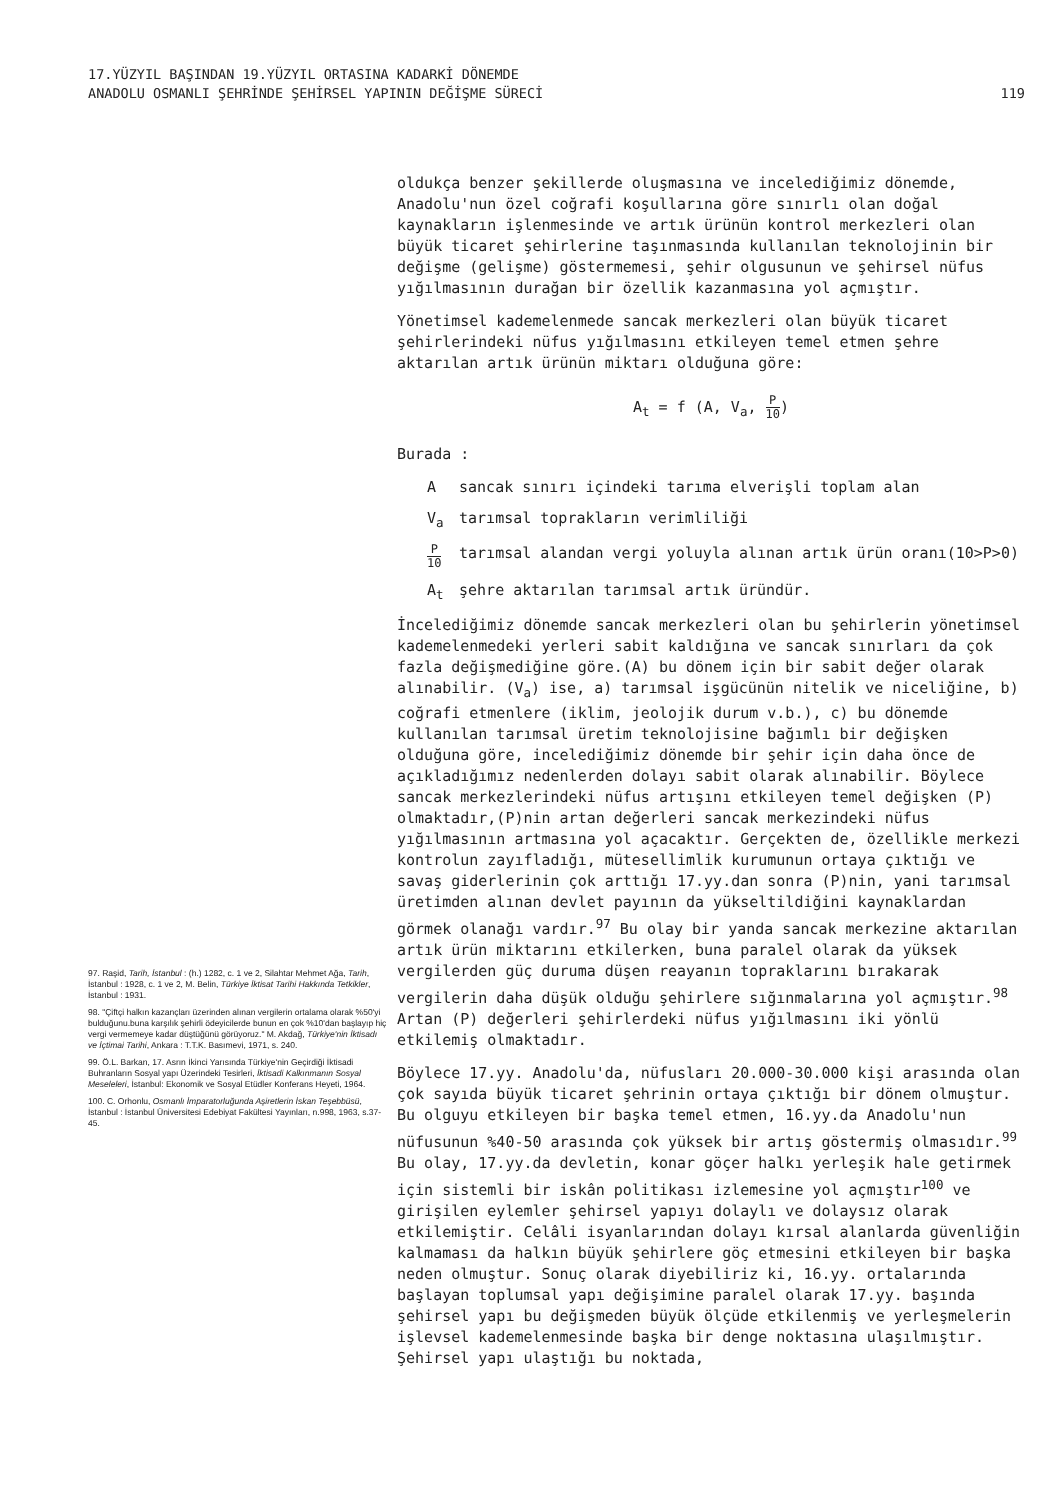17.YÜZYIL BAŞINDAN 19.YÜZYIL ORTASINA KADARKİ DÖNEMDE
ANADOLU OSMANLI ŞEHRİNDE ŞEHİRSEL YAPININ DEĞİŞME SÜRECİ
119
97. Raşid, Tarih, İstanbul : (h.) 1282, c. 1 ve 2, Silahtar Mehmet Ağa, Tarih, İstanbul : 1928, c. 1 ve 2, M. Belin, Türkiye İktisat Tarihi Hakkında Tetkikler, İstanbul : 1931.
98. "Çiftçi halkın kazançları üzerinden alınan vergilerin ortalama olarak %50'yi bulduğunu.buna karşılık şehirli ödeyicilerde bunun en çok %10'dan başlayıp hiç vergi vermemeye kadar düştüğünü görüyoruz." M. Akdağ, Türkiye'nin İktisadı ve İçtimai Tarihi, Ankara : T.T.K. Basımevi, 1971, s. 240.
99. Ö.L. Barkan, 17. Asrın İkinci Yarısında Türkiye'nin Geçirdiği İktisadi Buhranların Sosyal yapı Üzerindeki Tesirleri, İktisadi Kalkınmanın Sosyal Meseleleri, İstanbul: Ekonomik ve Sosyal Etüdler Konferans Heyeti, 1964.
100. C. Orhonlu, Osmanlı İmparatorluğunda Aşiretlerin İskan Teşebbüsü, İstanbul : İstanbul Üniversitesi Edebiyat Fakültesi Yayınları, n.998, 1963, s.37-45.
oldukça benzer şekillerde oluşmasına ve incelediğimiz dönemde, Anadolu'nun özel coğrafi koşullarına göre sınırlı olan doğal kaynakların işlenmesinde ve artık ürünün kontrol merkezleri olan büyük ticaret şehirlerine taşınmasında kullanılan teknolojinin bir değişme (gelişme) göstermemesi, şehir olgusunun ve şehirsel nüfus yığılmasının durağan bir özellik kazanmasına yol açmıştır.
Yönetimsel kademelenmede sancak merkezleri olan büyük ticaret şehirlerindeki nüfus yığılmasını etkileyen temel etmen şehre aktarılan artık ürünün miktarı olduğuna göre:
A<sub>t</sub> = f (A, V<sub>a</sub>, P 10)
Burada :
Asancak sınırı içindeki tarıma elverişli toplam alan
V<sub>a</sub> tarımsal toprakların verimliliği
P 10 tarımsal alandan vergi yoluyla alınan artık ürün oranı(10>P>0)
A<sub>t</sub> şehre aktarılan tarımsal artık üründür.
İncelediğimiz dönemde sancak merkezleri olan bu şehirlerin yönetimsel kademelenmedeki yerleri sabit kaldığına ve sancak sınırları da çok fazla değişmediğine göre.(A) bu dönem için bir sabit değer olarak alınabilir. (V<sub>a</sub>) ise, a) tarımsal işgücünün nitelik ve niceliğine, b) coğrafi etmenlere (iklim, jeolojik durum v.b.), c) bu dönemde kullanılan tarımsal üretim teknolojisine bağımlı bir değişken olduğuna göre, incelediğimiz dönemde bir şehir için daha önce de açıkladığımız nedenlerden dolayı sabit olarak alınabilir. Böylece sancak merkezlerindeki nüfus artışını etkileyen temel değişken (P) olmaktadır,(P)nin artan değerleri sancak merkezindeki nüfus yığılmasının artmasına yol açacaktır. Gerçekten de, özellikle merkezi kontrolun zayıfladığı, mütesellimlik kurumunun ortaya çıktığı ve savaş giderlerinin çok arttığı 17.yy.dan sonra (P)nin, yani tarımsal üretimden alınan devlet payının da yükseltildiğini kaynaklardan görmek olanağı vardır.<sup>97</sup> Bu olay bir yanda sancak merkezine aktarılan artık ürün miktarını etkilerken, buna paralel olarak da yüksek vergilerden güç duruma düşen reayanın topraklarını bırakarak vergilerin daha düşük olduğu şehirlere sığınmalarına yol açmıştır.<sup>98</sup> Artan (P) değerleri şehirlerdeki nüfus yığılmasını iki yönlü etkilemiş olmaktadır.
Böylece 17.yy. Anadolu'da, nüfusları 20.000-30.000 kişi arasında olan çok sayıda büyük ticaret şehrinin ortaya çıktığı bir dönem olmuştur. Bu olguyu etkileyen bir başka temel etmen, 16.yy.da Anadolu'nun nüfusunun %40-50 arasında çok yüksek bir artış göstermiş olmasıdır.<sup>99</sup> Bu olay, 17.yy.da devletin, konar göçer halkı yerleşik hale getirmek için sistemli bir iskân politikası izlemesine yol açmıştır<sup>100</sup> ve girişilen eylemler şehirsel yapıyı dolaylı ve dolaysız olarak etkilemiştir. Celâli isyanlarından dolayı kırsal alanlarda güvenliğin kalmaması da halkın büyük şehirlere göç etmesini etkileyen bir başka neden olmuştur. Sonuç olarak diyebiliriz ki, 16.yy. ortalarında başlayan toplumsal yapı değişimine paralel olarak 17.yy. başında şehirsel yapı bu değişmeden büyük ölçüde etkilenmiş ve yerleşmelerin işlevsel kademelenmesinde başka bir denge noktasına ulaşılmıştır. Şehirsel yapı ulaştığı bu noktada,